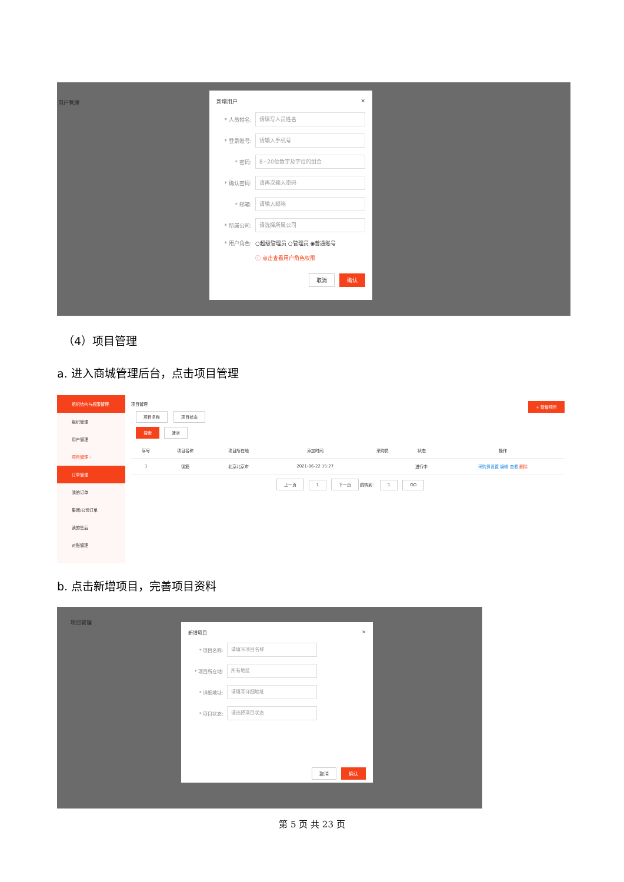用户管理
新增用户 ×
* 人员姓名: 请填写人员姓名
* 登录账号: 请输入手机号
* 密码: 8~20位数字及字母的组合
* 确认密码: 请再次输入密码
* 邮箱: 请输入邮箱
* 所属公司: 请选择所属公司
* 用户角色: ○超级管理员 ○管理员 ◉普通账号
ⓘ 点击查看用户角色权限
取消 确认
（4）项目管理
a. 进入商城管理后台，点击项目管理
组织结构与权限管理
组织管理
用户管理
项目管理 ›
订单管理
我的订单
集团/公司订单
我的售后
对账管理
项目管理 + 新增项目
项目名称 项目状态
搜索 清空
| 序号 | 项目名称 | 项目所在地 | 添加时间 | 采购员 | 状态 | 操作 |
| --- | --- | --- | --- | --- | --- | --- |
| 1 | 钢筋 | 北京北京市 | 2021-06-22 15:27 | | 进行中 | 采购员设置 编辑 查看 删除 |
上一页 1 下一页 跳转到: 1 GO
b. 点击新增项目，完善项目资料
项目管理
新增项目 ×
* 项目名称: 请填写项目名称
* 项目所在地: 所有地区
* 详细地址: 请填写详细地址
* 项目状态: 请选择项目状态
取消 确认
第 5 页 共 23 页